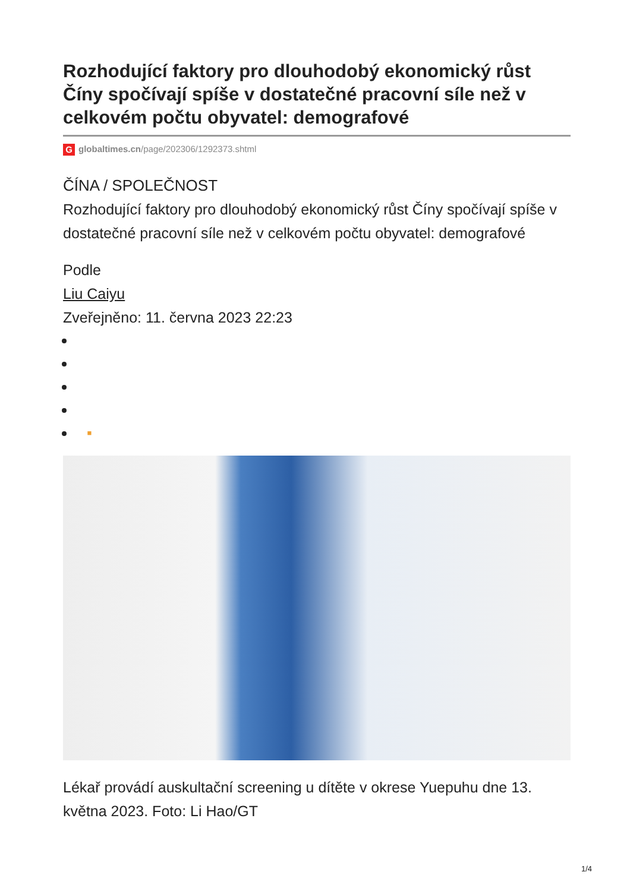Rozhodující faktory pro dlouhodobý ekonomický růst Číny spočívají spíše v dostatečné pracovní síle než v celkovém počtu obyvatel: demografové
Gglobaltimes.cn/page/202306/1292373.shtml
ČÍNA / SPOLEČNOST
Rozhodující faktory pro dlouhodobý ekonomický růst Číny spočívají spíše v dostatečné pracovní síle než v celkovém počtu obyvatel: demografové
Podle
Liu Caiyu
Zveřejněno: 11. června 2023 22:23
▪
Lékař provádí auskultační screening u dítěte v okrese Yuepuhu dne 13. května 2023. Foto: Li Hao/GT
1/4